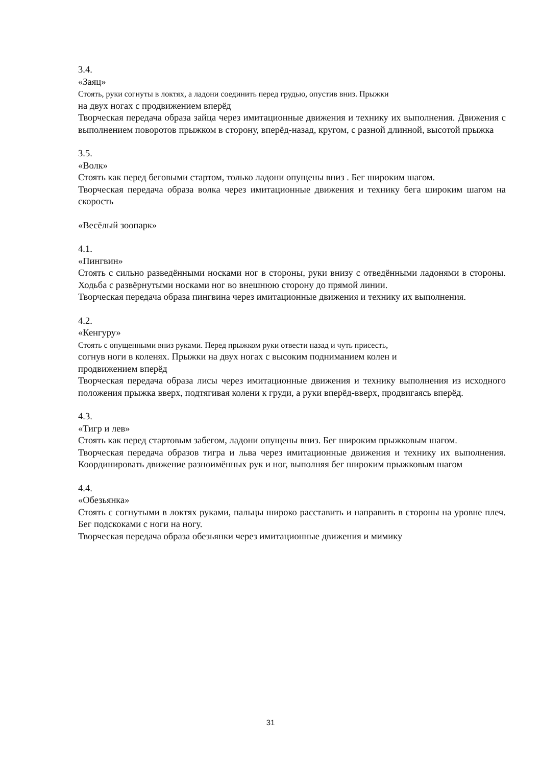3.4.
«Заяц»
Стоять, руки согнуты в локтях, а ладони соединить перед грудью, опустив вниз. Прыжки
на двух ногах с продвижением вперёд
Творческая передача образа зайца через имитационные движения и технику их выполнения. Движения с выполнением поворотов прыжком в сторону, вперёд-назад, кругом, с разной длинной, высотой прыжка
3.5.
«Волк»
Стоять как перед беговыми стартом, только ладони опущены вниз . Бег широким шагом.
Творческая передача образа волка через имитационные движения и технику бега широким шагом на скорость
«Весёлый зоопарк»
4.1.
«Пингвин»
Стоять с сильно разведёнными носками ног в стороны, руки внизу с отведёнными ладонями в стороны. Ходьба с развёрнутыми носками ног во внешнюю сторону до прямой линии.
Творческая передача образа пингвина через имитационные движения и технику их выполнения.
4.2.
«Кенгуру»
Стоять с опущенными вниз руками. Перед прыжком руки отвести назад и чуть присесть,
согнув ноги в коленях. Прыжки на двух ногах с высоким подниманием колен и
продвижением вперёд
Творческая передача образа лисы через имитационные движения и технику выполнения из исходного положения прыжка вверх, подтягивая колени к груди, а руки вперёд-вверх, продвигаясь вперёд.
4.3.
«Тигр и лев»
Стоять как перед стартовым забегом, ладони опущены вниз. Бег широким прыжковым шагом.
Творческая передача образов тигра и льва через имитационные движения и технику их выполнения. Координировать движение разноимённых рук и ног, выполняя бег широким прыжковым шагом
4.4.
«Обезьянка»
Стоять с согнутыми в локтях руками, пальцы широко расставить и направить в стороны на уровне плеч. Бег подскоками с ноги на ногу.
Творческая передача образа обезьянки через имитационные движения и мимику
31